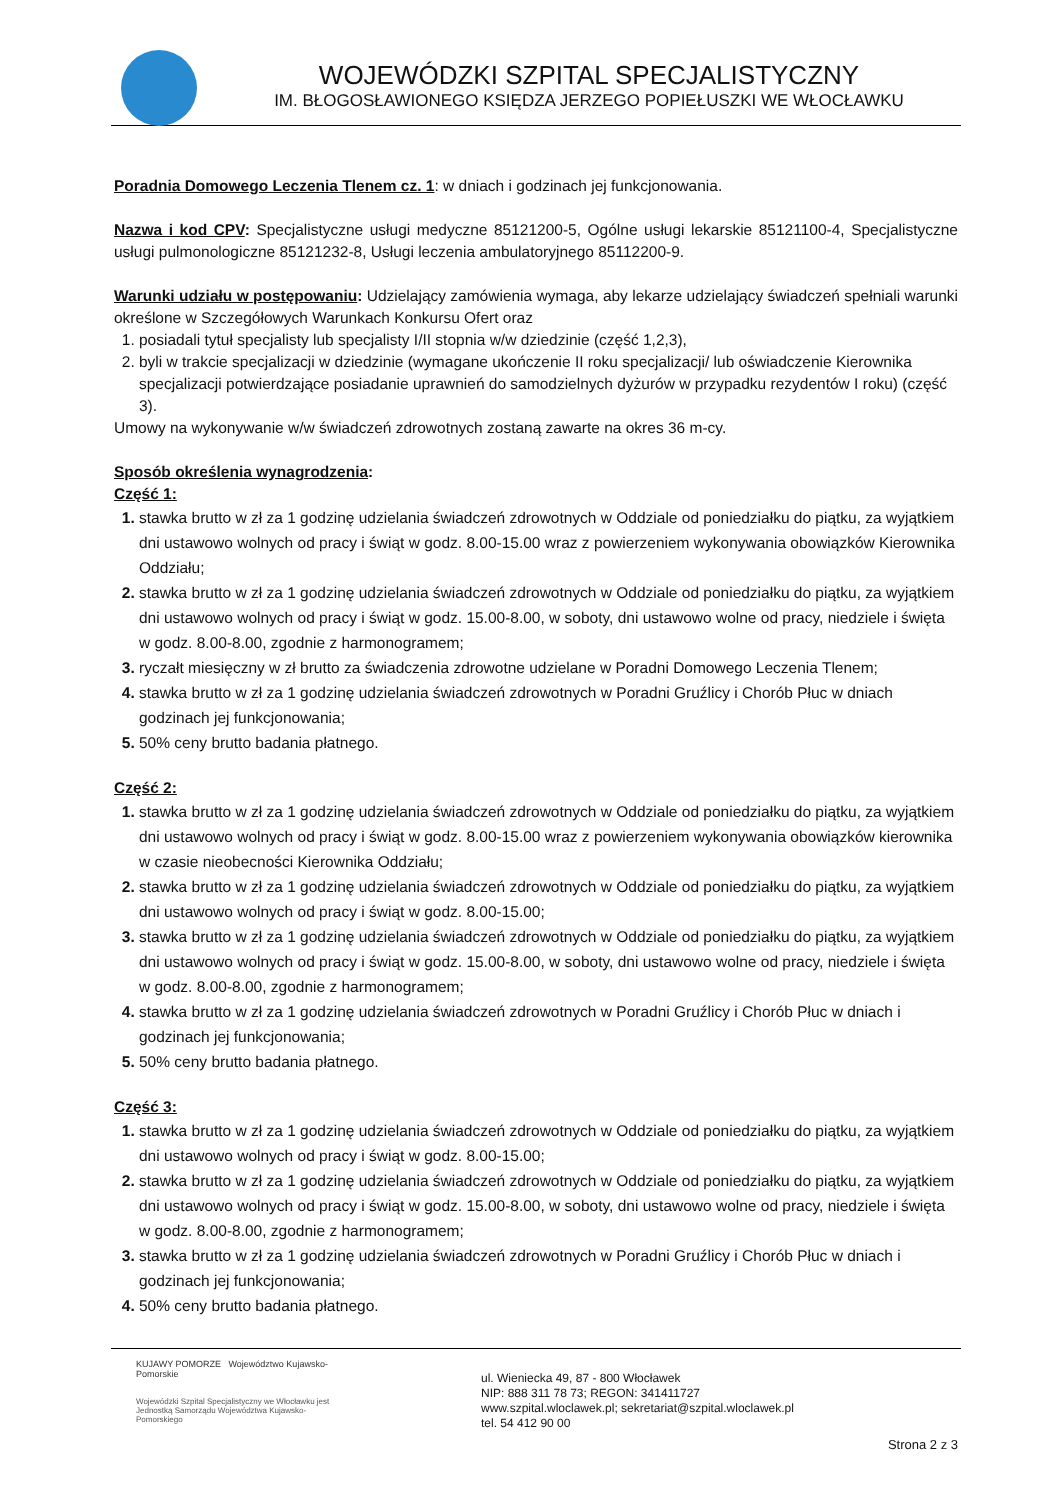WOJEWÓDZKI SZPITAL SPECJALISTYCZNY
IM. BŁOGOSŁAWIONEGO KSIĘDZA JERZEGO POPIEŁUSZKI WE WŁOCŁAWKU
Poradnia Domowego Leczenia Tlenem cz. 1: w dniach i godzinach jej funkcjonowania.
Nazwa i kod CPV: Specjalistyczne usługi medyczne 85121200-5, Ogólne usługi lekarskie 85121100-4, Specjalistyczne usługi pulmonologiczne 85121232-8, Usługi leczenia ambulatoryjnego 85112200-9.
Warunki udziału w postępowaniu: Udzielający zamówienia wymaga, aby lekarze udzielający świadczeń spełniali warunki określone w Szczegółowych Warunkach Konkursu Ofert oraz
posiadali tytuł specjalisty lub specjalisty I/II stopnia w/w dziedzinie (część 1,2,3),
byli w trakcie specjalizacji w dziedzinie (wymagane ukończenie II roku specjalizacji/ lub oświadczenie Kierownika specjalizacji potwierdzające posiadanie uprawnień do samodzielnych dyżurów w przypadku rezydentów I roku) (część 3).
Umowy na wykonywanie w/w świadczeń zdrowotnych zostaną zawarte na okres 36 m-cy.
Sposób określenia wynagrodzenia:
Część 1:
stawka brutto w zł za 1 godzinę udzielania świadczeń zdrowotnych w Oddziale od poniedziałku do piątku, za wyjątkiem dni ustawowo wolnych od pracy i świąt w godz. 8.00-15.00 wraz z powierzeniem wykonywania obowiązków Kierownika Oddziału;
stawka brutto w zł za 1 godzinę udzielania świadczeń zdrowotnych w Oddziale od poniedziałku do piątku, za wyjątkiem dni ustawowo wolnych od pracy i świąt w godz. 15.00-8.00, w soboty, dni ustawowo wolne od pracy, niedziele i święta w godz. 8.00-8.00, zgodnie z harmonogramem;
ryczałt miesięczny w zł brutto za świadczenia zdrowotne udzielane w Poradni Domowego Leczenia Tlenem;
stawka brutto w zł za 1 godzinę udzielania świadczeń zdrowotnych w Poradni Gruźlicy i Chorób Płuc w dniach godzinach jej funkcjonowania;
50% ceny brutto badania płatnego.
Część 2:
stawka brutto w zł za 1 godzinę udzielania świadczeń zdrowotnych w Oddziale od poniedziałku do piątku, za wyjątkiem dni ustawowo wolnych od pracy i świąt w godz. 8.00-15.00 wraz z powierzeniem wykonywania obowiązków kierownika w czasie nieobecności Kierownika Oddziału;
stawka brutto w zł za 1 godzinę udzielania świadczeń zdrowotnych w Oddziale od poniedziałku do piątku, za wyjątkiem dni ustawowo wolnych od pracy i świąt w godz. 8.00-15.00;
stawka brutto w zł za 1 godzinę udzielania świadczeń zdrowotnych w Oddziale od poniedziałku do piątku, za wyjątkiem dni ustawowo wolnych od pracy i świąt w godz. 15.00-8.00, w soboty, dni ustawowo wolne od pracy, niedziele i święta w godz. 8.00-8.00, zgodnie z harmonogramem;
stawka brutto w zł za 1 godzinę udzielania świadczeń zdrowotnych w Poradni Gruźlicy i Chorób Płuc w dniach i godzinach jej funkcjonowania;
50% ceny brutto badania płatnego.
Część 3:
stawka brutto w zł za 1 godzinę udzielania świadczeń zdrowotnych w Oddziale od poniedziałku do piątku, za wyjątkiem dni ustawowo wolnych od pracy i świąt w godz. 8.00-15.00;
stawka brutto w zł za 1 godzinę udzielania świadczeń zdrowotnych w Oddziale od poniedziałku do piątku, za wyjątkiem dni ustawowo wolnych od pracy i świąt w godz. 15.00-8.00, w soboty, dni ustawowo wolne od pracy, niedziele i święta w godz. 8.00-8.00, zgodnie z harmonogramem;
stawka brutto w zł za 1 godzinę udzielania świadczeń zdrowotnych w Poradni Gruźlicy i Chorób Płuc w dniach i godzinach jej funkcjonowania;
50% ceny brutto badania płatnego.
KUJAWY POMORZE Województwo Kujawsko-Pomorskie
Wojewódzki Szpital Specjalistyczny we Włocławku jest Jednostką Samorządu Województwa Kujawsko-Pomorskiego
ul. Wieniecka 49, 87 - 800 Włocławek
NIP: 888 311 78 73; REGON: 341411727
www.szpital.wloclawek.pl; sekretariat@szpital.wloclawek.pl
tel. 54 412 90 00
Strona 2 z 3